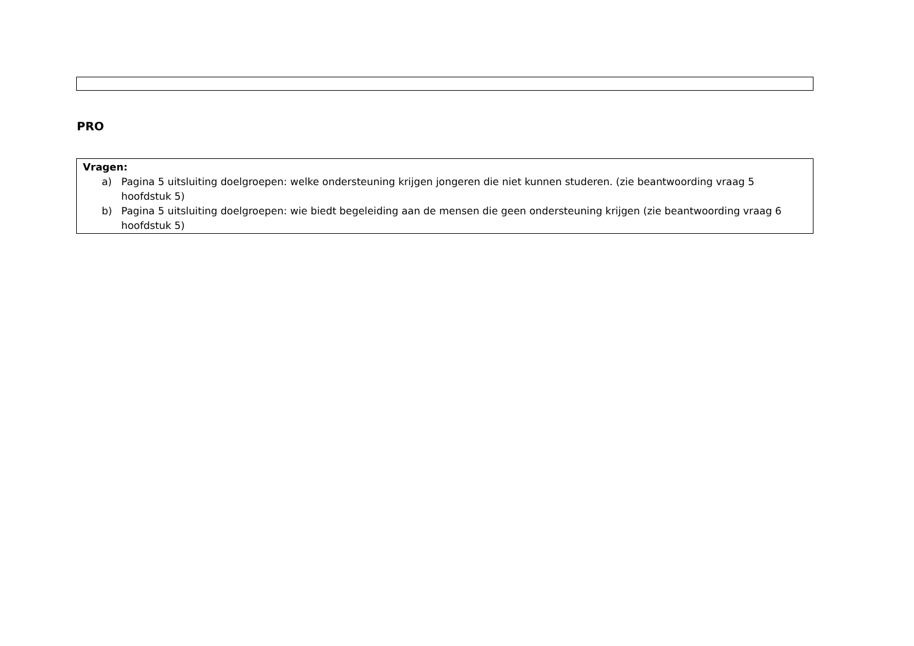PRO
Vragen:
a) Pagina 5 uitsluiting doelgroepen: welke ondersteuning krijgen jongeren die niet kunnen studeren. (zie beantwoording vraag 5 hoofdstuk 5)
b) Pagina 5 uitsluiting doelgroepen: wie biedt begeleiding aan de mensen die geen ondersteuning krijgen (zie beantwoording vraag 6 hoofdstuk 5)